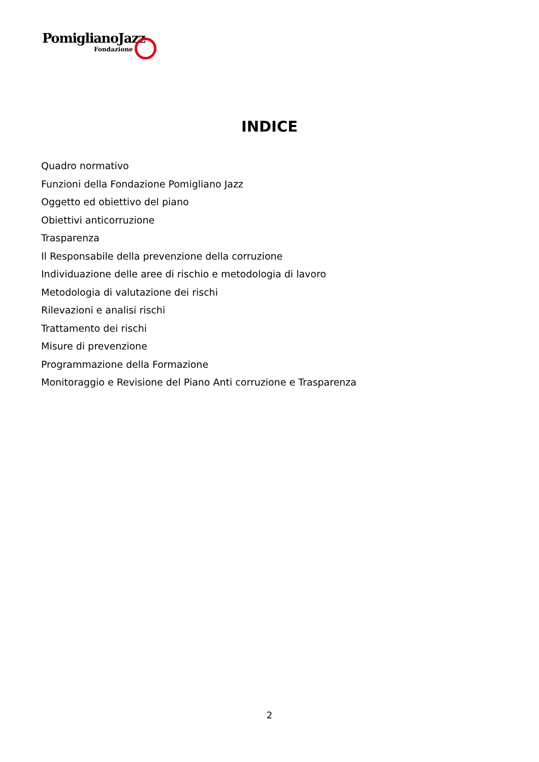PomiglianoJazz
Fondazione
INDICE
Quadro normativo
Funzioni della Fondazione Pomigliano Jazz
Oggetto ed obiettivo del piano
Obiettivi anticorruzione
Trasparenza
Il Responsabile della prevenzione della corruzione
Individuazione delle aree di rischio e metodologia di lavoro
Metodologia di valutazione dei rischi
Rilevazioni e analisi rischi
Trattamento dei rischi
Misure di prevenzione
Programmazione della Formazione
Monitoraggio e Revisione del Piano Anti corruzione e Trasparenza
2